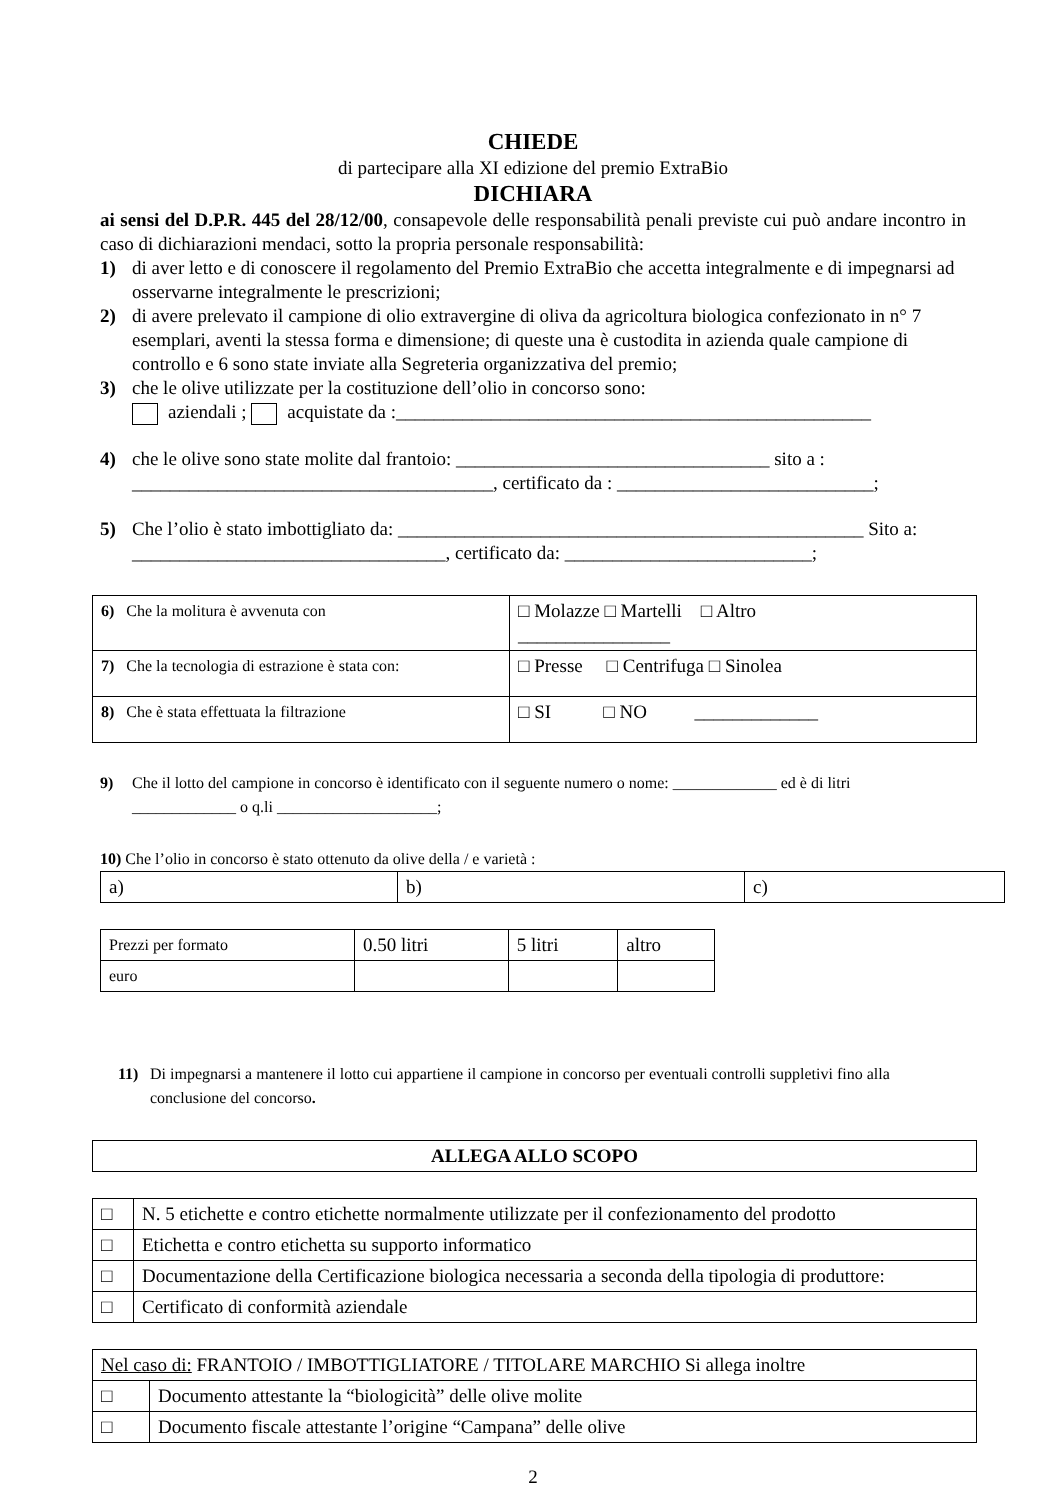CHIEDE
di partecipare alla XI edizione del premio ExtraBio
DICHIARA
ai sensi del D.P.R. 445 del 28/12/00, consapevole delle responsabilità penali previste cui può andare incontro in caso di dichiarazioni mendaci, sotto la propria personale responsabilità:
1) di aver letto e di conoscere il regolamento del Premio ExtraBio che accetta integralmente e di impegnarsi ad osservarne integralmente le prescrizioni;
2) di avere prelevato il campione di olio extravergine di oliva da agricoltura biologica confezionato in n° 7 esemplari, aventi la stessa forma e dimensione; di queste una è custodita in azienda quale campione di controllo e 6 sono state inviate alla Segreteria organizzativa del premio;
3) che le olive utilizzate per la costituzione dell’olio in concorso sono:
aziendali ; acquistate da :__________________________________________________
4) che le olive sono state molite dal frantoio: _________________________________ sito a : ______________________________________, certificato da : ___________________________;
5) Che l’olio è stato imbottigliato da: _________________________________________________ Sito a: _________________________________, certificato da: __________________________;
| 6) Che la molitura è avvenuta con | □ Molazze □ Martelli □ Altro ________________ |
| 7) Che la tecnologia di estrazione è stata con: | □ Presse □ Centrifuga □ Sinolea |
| 8) Che è stata effettuata la filtrazione | □ SI □ NO _____________ |
9) Che il lotto del campione in concorso è identificato con il seguente numero o nome: _____________ ed è di litri _____________ o q.li ____________________;
10) Che l’olio in concorso è stato ottenuto da olive della / e varietà :
| a) | b) | c) |
| Prezzi per formato | 0.50 litri | 5 litri | altro |
| euro | | | |
11) Di impegnarsi a mantenere il lotto cui appartiene il campione in concorso per eventuali controlli suppletivi fino alla conclusione del concorso.
| ALLEGA ALLO SCOPO |
| □ | N. 5 etichette e contro etichette normalmente utilizzate per il confezionamento del prodotto |
| □ | Etichetta e contro etichetta su supporto informatico |
| □ | Documentazione della Certificazione biologica necessaria a seconda della tipologia di produttore: |
| □ | Certificato di conformità aziendale |
| Nel caso di: FRANTOIO / IMBOTTIGLIATORE / TITOLARE MARCHIO Si allega inoltre | |
| □ | Documento attestante la “biologicità” delle olive molite |
| □ | Documento fiscale attestante l’origine “Campana” delle olive |
2